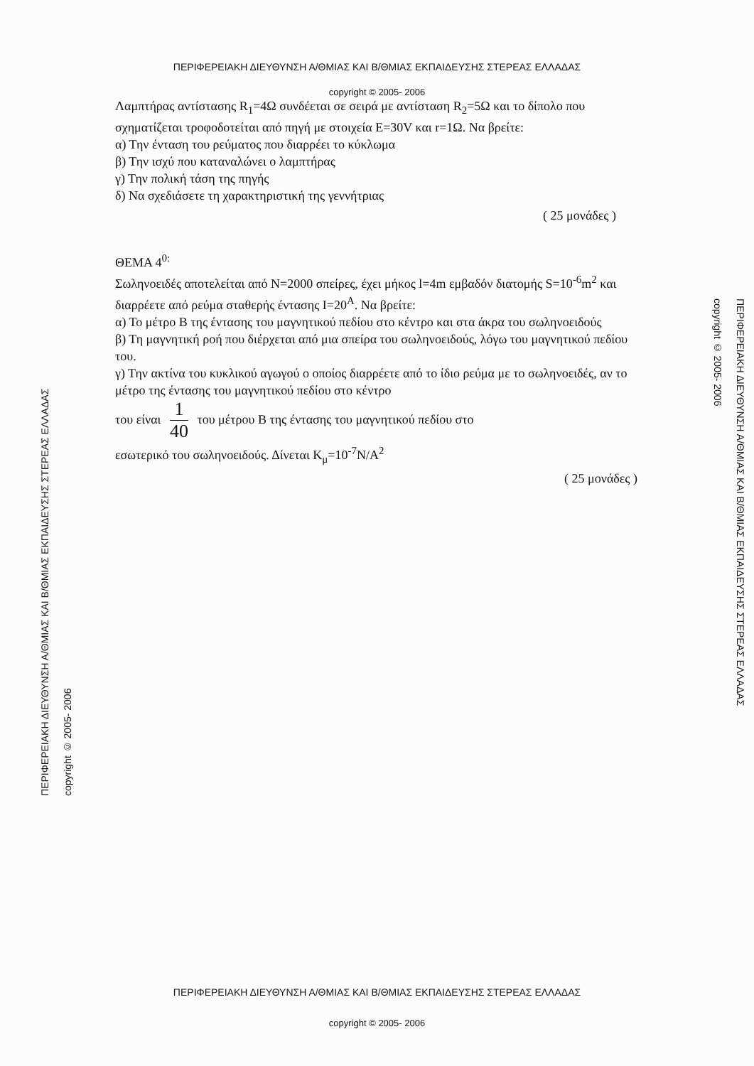ΠΕΡΙΦΕΡΕΙΑΚΗ ΔΙΕΥΘΥΝΣΗ Α/ΘΜΙΑΣ ΚΑΙ Β/ΘΜΙΑΣ ΕΚΠΑΙΔΕΥΣΗΣ ΣΤΕΡΕΑΣ ΕΛΛΑΔΑΣ
copyright © 2005- 2006
Λαμπτήρας αντίστασης R<sub>1</sub>=4Ω συνδέεται σε σειρά με αντίσταση R<sub>2</sub>=5Ω και το δίπολο που σχηματίζεται τροφοδοτείται από πηγή με στοιχεία E=30V και r=1Ω. Να βρείτε:
α) Την ένταση του ρεύματος που διαρρέει το κύκλωμα
β) Την ισχύ που καταναλώνει ο λαμπτήρας
γ) Την πολική τάση της πηγής
δ) Να σχεδιάσετε τη χαρακτηριστική της γεννήτριας
( 25 μονάδες )
ΘΕΜΑ 4<sup>0:</sup>
Σωληνοειδές αποτελείται από N=2000 σπείρες, έχει μήκος l=4m εμβαδόν διατομής S=10<sup>-6</sup>m<sup>2</sup> και διαρρέετε από ρεύμα σταθερής έντασης I=20<sup>A</sup>. Να βρείτε:
α) Το μέτρο B της έντασης του μαγνητικού πεδίου στο κέντρο και στα άκρα του σωληνοειδούς
β) Τη μαγνητική ροή που διέρχεται από μια σπείρα του σωληνοειδούς, λόγω του μαγνητικού πεδίου του.
γ) Την ακτίνα του κυκλικού αγωγού ο οποίος διαρρέετε από το ίδιο ρεύμα με το σωληνοειδές, αν το μέτρο της έντασης του μαγνητικού πεδίου στο κέντρο
του είναι 1 40 του μέτρου B της έντασης του μαγνητικού πεδίου στο
εσωτερικό του σωληνοειδούς. Δίνεται K<sub>μ</sub>=10<sup>-7</sup>N/A<sup>2</sup>
( 25 μονάδες )
ΠΕΡΙΦΕΡΕΙΑΚΗ ΔΙΕΥΘΥΝΣΗ Α/ΘΜΙΑΣ ΚΑΙ Β/ΘΜΙΑΣ ΕΚΠΑΙΔΕΥΣΗΣ ΣΤΕΡΕΑΣ ΕΛΛΑΔΑΣ
copyright © 2005- 2006
ΠΕΡΙΦΕΡΕΙΑΚΗ ΔΙΕΥΘΥΝΣΗ Α/ΘΜΙΑΣ ΚΑΙ Β/ΘΜΙΑΣ ΕΚΠΑΙΔΕΥΣΗΣ ΣΤΕΡΕΑΣ ΕΛΛΑΔΑΣ
copyright © 2005- 2006
ΠΕΡΙΦΕΡΕΙΑΚΗ ΔΙΕΥΘΥΝΣΗ Α/ΘΜΙΑΣ ΚΑΙ Β/ΘΜΙΑΣ ΕΚΠΑΙΔΕΥΣΗΣ ΣΤΕΡΕΑΣ ΕΛΛΑΔΑΣ
copyright © 2005- 2006